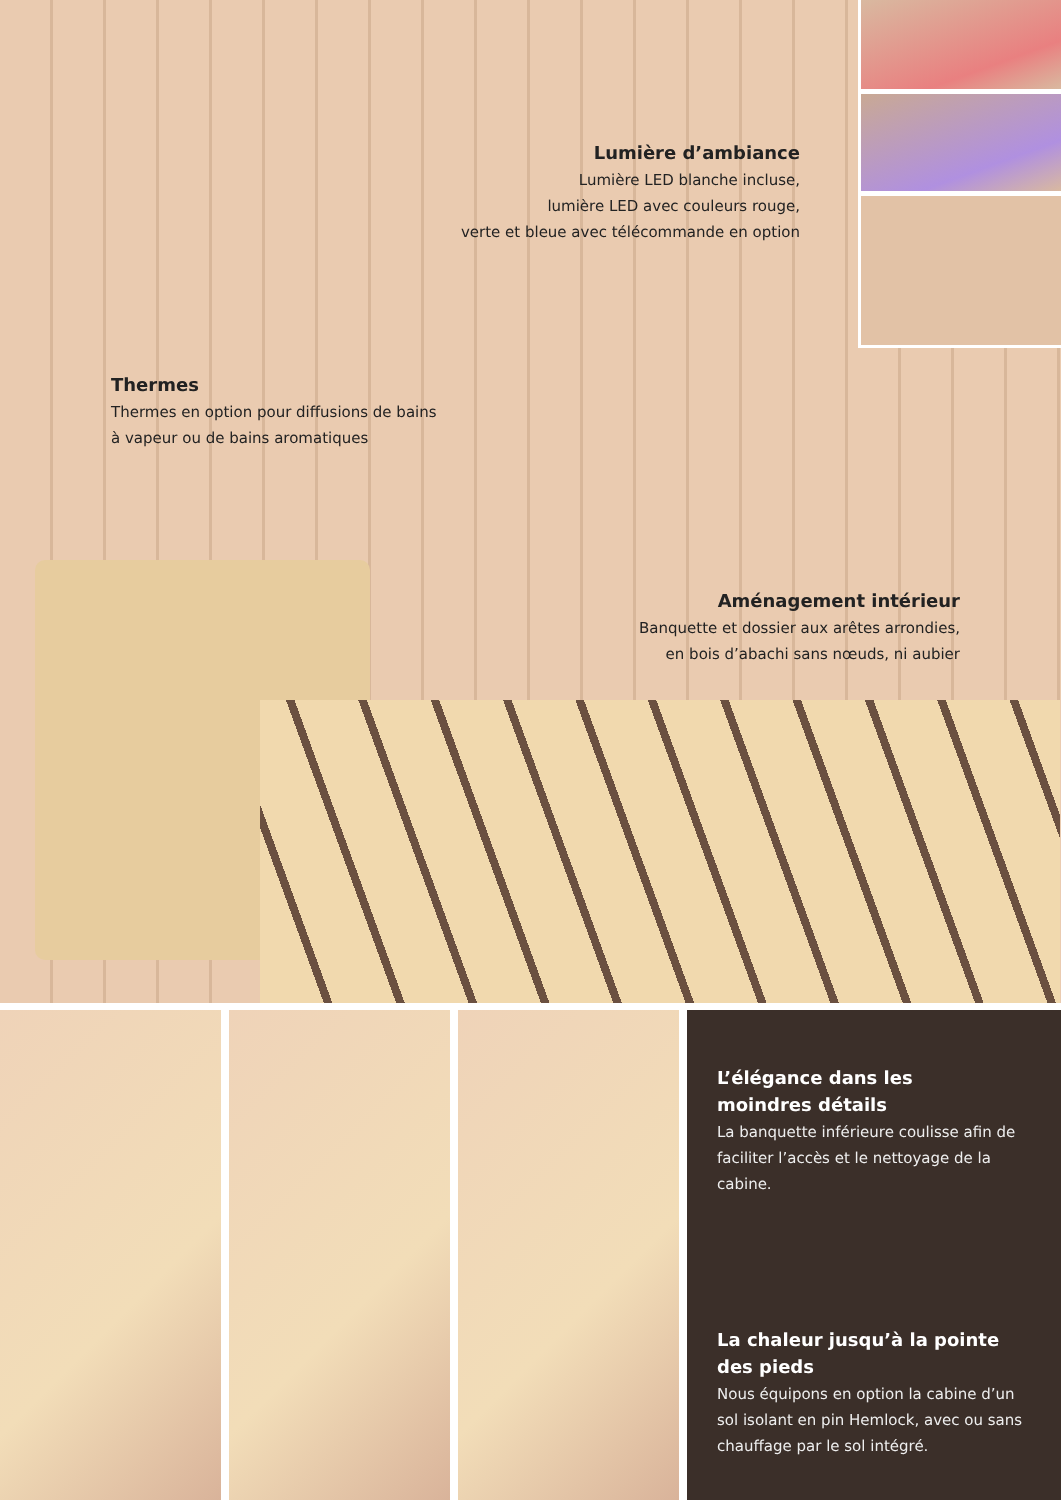Lumière d’ambiance
Lumière LED blanche incluse,
lumière LED avec couleurs rouge,
verte et bleue avec télécommande en option
Thermes
Thermes en option pour diffusions de bains
à vapeur ou de bains aromatiques
Aménagement intérieur
Banquette et dossier aux arêtes arrondies,
en bois d’abachi sans nœuds, ni aubier
L’élégance dans les
moindres détails
La banquette inférieure coulisse afin de faciliter l’accès et le nettoyage de la cabine.
La chaleur jusqu’à la pointe
des pieds
Nous équipons en option la cabine d’un sol isolant en pin Hemlock, avec ou sans chauffage par le sol intégré.